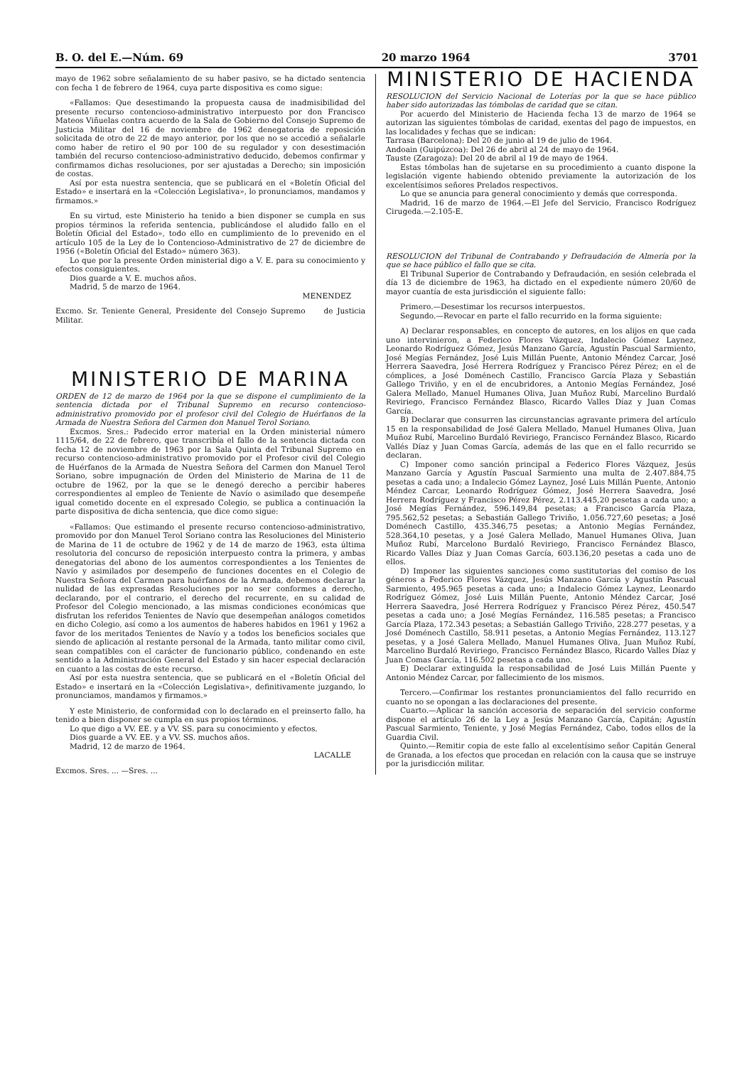B. O. del E.—Núm. 69 20 marzo 1964 3701
mayo de 1962 sobre señalamiento de su haber pasivo, se ha dictado sentencia con fecha 1 de febrero de 1964, cuya parte dispositiva es como sigue:
«Fallamos: Que desestimando la propuesta causa de inadmisibilidad del presente recurso contencioso-administrativo interpuesto por don Francisco Mateos Viñuelas contra acuerdo de la Sala de Gobierno del Consejo Supremo de Justicia Militar del 16 de noviembre de 1962 denegatoria de reposición solicitada de otro de 22 de mayo anterior, por los que no se accedió a señalarle como haber de retiro el 90 por 100 de su regulador y con desestimación también del recurso contencioso-administrativo deducido, debemos confirmar y confirmamos dichas resoluciones, por ser ajustadas a Derecho; sin imposición de costas.
Así por esta nuestra sentencia, que se publicará en el «Boletín Oficial del Estado» e insertará en la «Colección Legislativa», lo pronunciamos, mandamos y firmamos.»
En su virtud, este Ministerio ha tenido a bien disponer se cumpla en sus propios términos la referida sentencia, publicándose el aludido fallo en el Boletín Oficial del Estado», todo ello en cumplimiento de lo prevenido en el artículo 105 de la Ley de lo Contencioso-Administrativo de 27 de diciembre de 1956 («Boletín Oficial del Estado» número 363).
Lo que por la presente Orden ministerial digo a V. E. para su conocimiento y efectos consiguientes.
Dios guarde a V. E. muchos años.
Madrid, 5 de marzo de 1964.
MENENDEZ
Excmo. Sr. Teniente General, Presidente del Consejo Supremo de Justicia Militar.
MINISTERIO DE MARINA
ORDEN de 12 de marzo de 1964 por la que se dispone el cumplimiento de la sentencia dictada por el Tribunal Supremo en recurso contencioso-administrativo promovido por el profesor civil del Colegio de Huérfanos de la Armada de Nuestra Señora del Carmen don Manuel Terol Soriano.
Excmos. Sres.: Padecido error material en la Orden ministerial número 1115/64, de 22 de febrero, que transcribía el fallo de la sentencia dictada con fecha 12 de noviembre de 1963 por la Sala Quinta del Tribunal Supremo en recurso contencioso-administrativo promovido por el Profesor civil del Colegio de Huérfanos de la Armada de Nuestra Señora del Carmen don Manuel Terol Soriano, sobre impugnación de Orden del Ministerio de Marina de 11 de octubre de 1962, por la que se le denegó derecho a percibir haberes correspondientes al empleo de Teniente de Navío o asimilado que desempeñe igual cometido docente en el expresado Colegio, se publica a continuación la parte dispositiva de dicha sentencia, que dice como sigue:
«Fallamos: Que estimando el presente recurso contencioso-administrativo, promovido por don Manuel Terol Soriano contra las Resoluciones del Ministerio de Marina de 11 de octubre de 1962 y de 14 de marzo de 1963, esta última resolutoria del concurso de reposición interpuesto contra la primera, y ambas denegatorias del abono de los aumentos correspondientes a los Tenientes de Navío y asimilados por desempeño de funciones docentes en el Colegio de Nuestra Señora del Carmen para huérfanos de la Armada, debemos declarar la nulidad de las expresadas Resoluciones por no ser conformes a derecho, declarando, por el contrario, el derecho del recurrente, en su calidad de Profesor del Colegio mencionado, a las mismas condiciones económicas que disfrutan los referidos Tenientes de Navío que desempeñan análogos cometidos en dicho Colegio, así como a los aumentos de haberes habidos en 1961 y 1962 a favor de los meritados Tenientes de Navío y a todos los beneficios sociales que siendo de aplicación al restante personal de la Armada, tanto militar como civil, sean compatibles con el carácter de funcionario público, condenando en este sentido a la Administración General del Estado y sin hacer especial declaración en cuanto a las costas de este recurso.
Así por esta nuestra sentencia, que se publicará en el «Boletín Oficial del Estado» e insertará en la «Colección Legislativa», definitivamente juzgando, lo pronunciamos, mandamos y firmamos.»
Y este Ministerio, de conformidad con lo declarado en el preinserto fallo, ha tenido a bien disponer se cumpla en sus propios términos.
Lo que digo a VV. EE. y a VV. SS. para su conocimiento y efectos.
Dios guarde a VV. EE. y a VV. SS. muchos años.
Madrid, 12 de marzo de 1964.
LACALLE
Excmos. Sres. ... —Sres. ...
MINISTERIO DE HACIENDA
RESOLUCION del Servicio Nacional de Loterías por la que se hace público haber sido autorizadas las tómbolas de caridad que se citan.
Por acuerdo del Ministerio de Hacienda fecha 13 de marzo de 1964 se autorizan las siguientes tómbolas de caridad, exentas del pago de impuestos, en las localidades y fechas que se indican:
Tarrasa (Barcelona): Del 20 de junio al 19 de julio de 1964.
Andoain (Guipúzcoa): Del 26 de abril al 24 de mayo de 1964.
Tauste (Zaragoza): Del 20 de abril al 19 de mayo de 1964.
Estas tómbolas han de sujetarse en su procedimiento a cuanto dispone la legislación vigente habiendo obtenido previamente la autorización de los excelentísimos señores Prelados respectivos.
Lo que se anuncia para general conocimiento y demás que corresponda.
Madrid, 16 de marzo de 1964.—El Jefe del Servicio, Francisco Rodríguez Cirugeda.—2.105-E.
RESOLUCION del Tribunal de Contrabando y Defraudación de Almería por la que se hace público el fallo que se cita.
El Tribunal Superior de Contrabando y Defraudación, en sesión celebrada el día 13 de diciembre de 1963, ha dictado en el expediente número 20/60 de mayor cuantía de esta jurisdicción el siguiente fallo:
Primero.—Desestimar los recursos interpuestos.
Segundo.—Revocar en parte el fallo recurrido en la forma siguiente:
A) Declarar responsables, en concepto de autores, en los alijos en que cada uno intervinieron, a Federico Flores Vázquez, Indalecio Gómez Laynez, Leonardo Rodríguez Gómez, Jesús Manzano García, Agustín Pascual Sarmiento, José Megías Fernández, José Luis Millán Puente, Antonio Méndez Carcar, José Herrera Saavedra, José Herrera Rodríguez y Francisco Pérez Pérez; en el de cómplices, a José Doménech Castillo, Francisco García Plaza y Sebastián Gallego Triviño, y en el de encubridores, a Antonio Megías Fernández, José Galera Mellado, Manuel Humanes Oliva, Juan Muñoz Rubí, Marcelino Burdaló Reviriego, Francisco Fernández Blasco, Ricardo Valles Díaz y Juan Comas García.
B) Declarar que consurren las circunstancias agravante primera del artículo 15 en la responsabilidad de José Galera Mellado, Manuel Humanes Oliva, Juan Muñoz Rubí, Marcelino Burdaló Reviriego, Francisco Fernández Blasco, Ricardo Vallés Díaz y Juan Comas García, además de las que en el fallo recurrido se declaran.
C) Imponer como sanción principal a Federico Flores Vázquez, Jesús Manzano García y Agustín Pascual Sarmiento una multa de 2.407.884,75 pesetas a cada uno; a Indalecio Gómez Laynez, José Luis Millán Puente, Antonio Méndez Carcar, Leonardo Rodríguez Gómez, José Herrera Saavedra, José Herrera Rodríguez y Francisco Pérez Pérez, 2.113.445,20 pesetas a cada uno; a José Megías Fernández, 596.149,84 pesetas; a Francisco García Plaza, 795.562,52 pesetas; a Sebastián Gallego Triviño, 1.056.727,60 pesetas; a José Doménech Castillo, 435.346,75 pesetas; a Antonio Megías Fernández, 528.364,10 pesetas, y a José Galera Mellado, Manuel Humanes Oliva, Juan Muñoz Rubí, Marcelono Burdaló Reviriego, Francisco Fernández Blasco, Ricardo Valles Díaz y Juan Comas García, 603.136,20 pesetas a cada uno de ellos.
D) Imponer las siguientes sanciones como sustitutorias del comiso de los géneros a Federico Flores Vázquez, Jesús Manzano García y Agustín Pascual Sarmiento, 495.965 pesetas a cada uno; a Indalecio Gómez Laynez, Leonardo Rodríguez Gómez, José Luis Millán Puente, Antonio Méndez Carcar, José Herrera Saavedra, José Herrera Rodríguez y Francisco Pérez Pérez, 450.547 pesetas a cada uno; a José Megías Fernández, 116.585 pesetas; a Francisco García Plaza, 172.343 pesetas; a Sebastián Gallego Triviño, 228.277 pesetas, y a José Doménech Castillo, 58.911 pesetas, a Antonio Megías Fernández, 113.127 pesetas, y a José Galera Mellado, Manuel Humanes Oliva, Juan Muñoz Rubí, Marcelino Burdaló Reviriego, Francisco Fernández Blasco, Ricardo Valles Díaz y Juan Comas García, 116.502 pesetas a cada uno.
E) Declarar extinguida la responsabilidad de José Luis Millán Puente y Antonio Méndez Carcar, por fallecimiento de los mismos.
Tercero.—Confirmar los restantes pronunciamientos del fallo recurrido en cuanto no se opongan a las declaraciones del presente.
Cuarto.—Aplicar la sanción accesoria de separación del servicio conforme dispone el artículo 26 de la Ley a Jesús Manzano García, Capitán; Agustín Pascual Sarmiento, Teniente, y José Megías Fernández, Cabo, todos ellos de la Guardia Civil.
Quinto.—Remitir copia de este fallo al excelentísimo señor Capitán General de Granada, a los efectos que procedan en relación con la causa que se instruye por la jurisdicción militar.